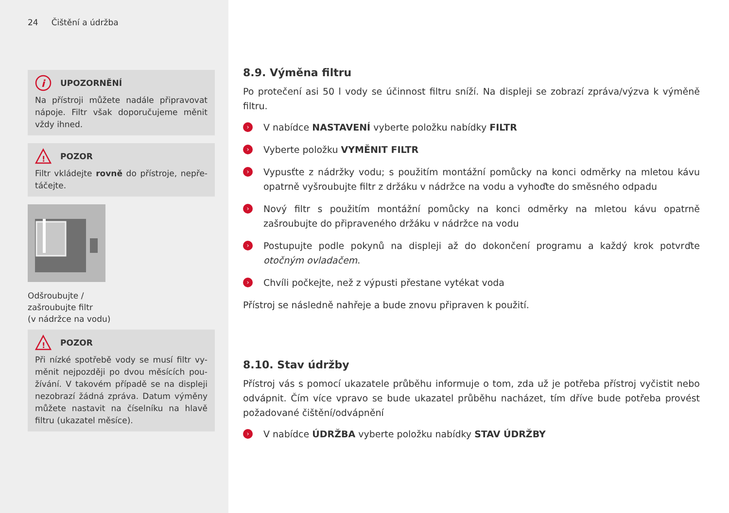24 Čištění a údržba
i
UPOZORNĚNÍ
Na přístroji můžete nadále připravovat nápoje. Filtr však doporučujeme měnit vždy ihned.
!
POZOR
Filtr vkládejte rovně do přístroje, nepře-táčejte.
Odšroubujte /
zašroubujte filtr
(v nádržce na vodu)
!
POZOR
Při nízké spotřebě vody se musí filtr vy-měnit nejpozději po dvou měsících pou-žívání. V takovém případě se na displeji nezobrazí žádná zpráva. Datum výměny můžete nastavit na číselníku na hlavě filtru (ukazatel měsíce).
8.9. Výměna filtru
Po protečení asi 50 l vody se účinnost filtru sníží. Na displeji se zobrazí zpráva/výzva k výměně filtru.
› V nabídce NASTAVENÍ vyberte položku nabídky FILTR
› Vyberte položku VYMĚNIT FILTR
› Vypusťte z nádržky vodu; s použitím montážní pomůcky na konci odměrky na mletou kávu opatrně vyšroubujte filtr z držáku v nádržce na vodu a vyhoďte do směsného odpadu
› Nový filtr s použitím montážní pomůcky na konci odměrky na mletou kávu opatrně zašroubujte do připraveného držáku v nádržce na vodu
› Postupujte podle pokynů na displeji až do dokončení programu a každý krok potvrďte otočným ovladačem.
› Chvíli počkejte, než z výpusti přestane vytékat voda
Přístroj se následně nahřeje a bude znovu připraven k použití.
8.10. Stav údržby
Přístroj vás s pomocí ukazatele průběhu informuje o tom, zda už je potřeba přístroj vyčistit nebo odvápnit. Čím více vpravo se bude ukazatel průběhu nacházet, tím dříve bude potřeba provést požadované čištění/odvápnění
› V nabídce ÚDRŽBA vyberte položku nabídky STAV ÚDRŽBY